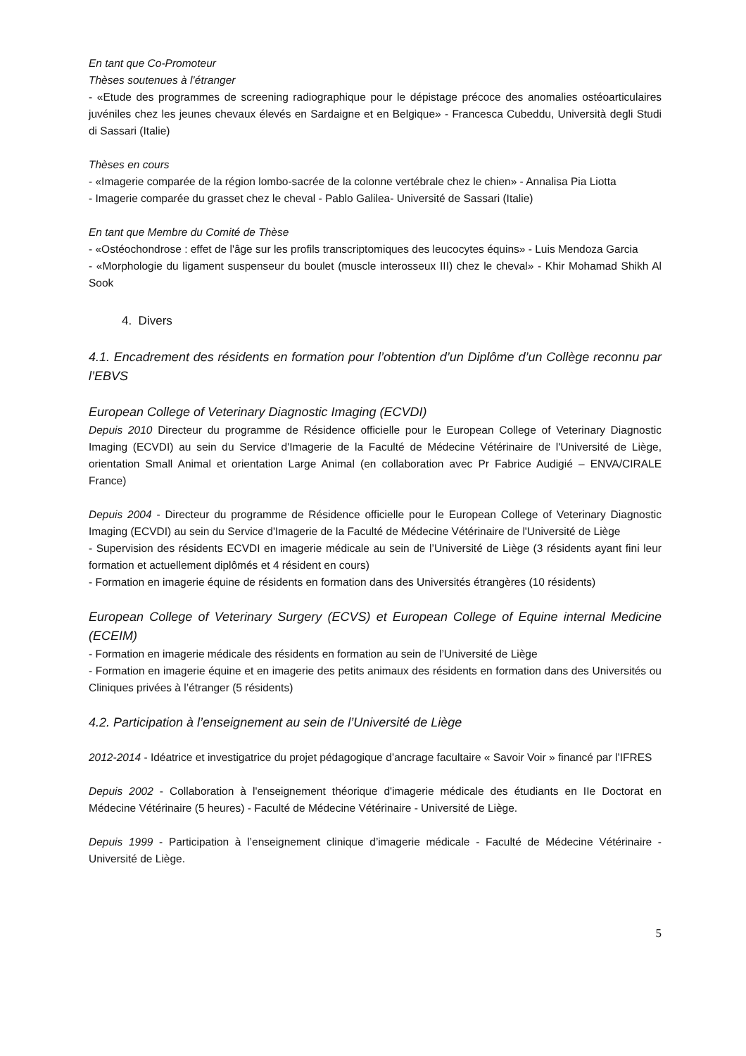En tant que Co-Promoteur
Thèses soutenues à l’étranger
- «Etude des programmes de screening radiographique pour le dépistage précoce des anomalies ostéoarticulaires juvéniles chez les jeunes chevaux élevés en Sardaigne et en Belgique» - Francesca Cubeddu, Università degli Studi di Sassari (Italie)
Thèses en cours
- «Imagerie comparée de la région lombo-sacrée de la colonne vertébrale chez le chien» - Annalisa Pia Liotta
- Imagerie comparée du grasset chez le cheval - Pablo Galilea- Université de Sassari (Italie)
En tant que Membre du Comité de Thèse
- «Ostéochondrose : effet de l'âge sur les profils transcriptomiques des leucocytes équins» - Luis Mendoza Garcia
- «Morphologie du ligament suspenseur du boulet (muscle interosseux III) chez le cheval» - Khir Mohamad Shikh Al Sook
4. Divers
4.1. Encadrement des résidents en formation pour l’obtention d’un Diplôme d’un Collège reconnu par l’EBVS
European College of Veterinary Diagnostic Imaging (ECVDI)
Depuis 2010 Directeur du programme de Résidence officielle pour le European College of Veterinary Diagnostic Imaging (ECVDI) au sein du Service d'Imagerie de la Faculté de Médecine Vétérinaire de l'Université de Liège, orientation Small Animal et orientation Large Animal (en collaboration avec Pr Fabrice Audigié – ENVA/CIRALE France)
Depuis 2004 - Directeur du programme de Résidence officielle pour le European College of Veterinary Diagnostic Imaging (ECVDI) au sein du Service d'Imagerie de la Faculté de Médecine Vétérinaire de l'Université de Liège
- Supervision des résidents ECVDI en imagerie médicale au sein de l’Université de Liège (3 résidents ayant fini leur formation et actuellement diplômés et 4 résident en cours)
- Formation en imagerie équine de résidents en formation dans des Universités étrangères (10 résidents)
European College of Veterinary Surgery (ECVS) et European College of Equine internal Medicine (ECEIM)
- Formation en imagerie médicale des résidents en formation au sein de l’Université de Liège
- Formation en imagerie équine et en imagerie des petits animaux des résidents en formation dans des Universités ou Cliniques privées à l’étranger (5 résidents)
4.2. Participation à l’enseignement au sein de l’Université de Liège
2012-2014 - Idéatrice et investigatrice du projet pédagogique d’ancrage facultaire « Savoir Voir » financé par l’IFRES
Depuis 2002 - Collaboration à l'enseignement théorique d'imagerie médicale des étudiants en IIe Doctorat en Médecine Vétérinaire (5 heures) - Faculté de Médecine Vétérinaire - Université de Liège.
Depuis 1999 - Participation à l’enseignement clinique d’imagerie médicale - Faculté de Médecine Vétérinaire - Université de Liège.
5